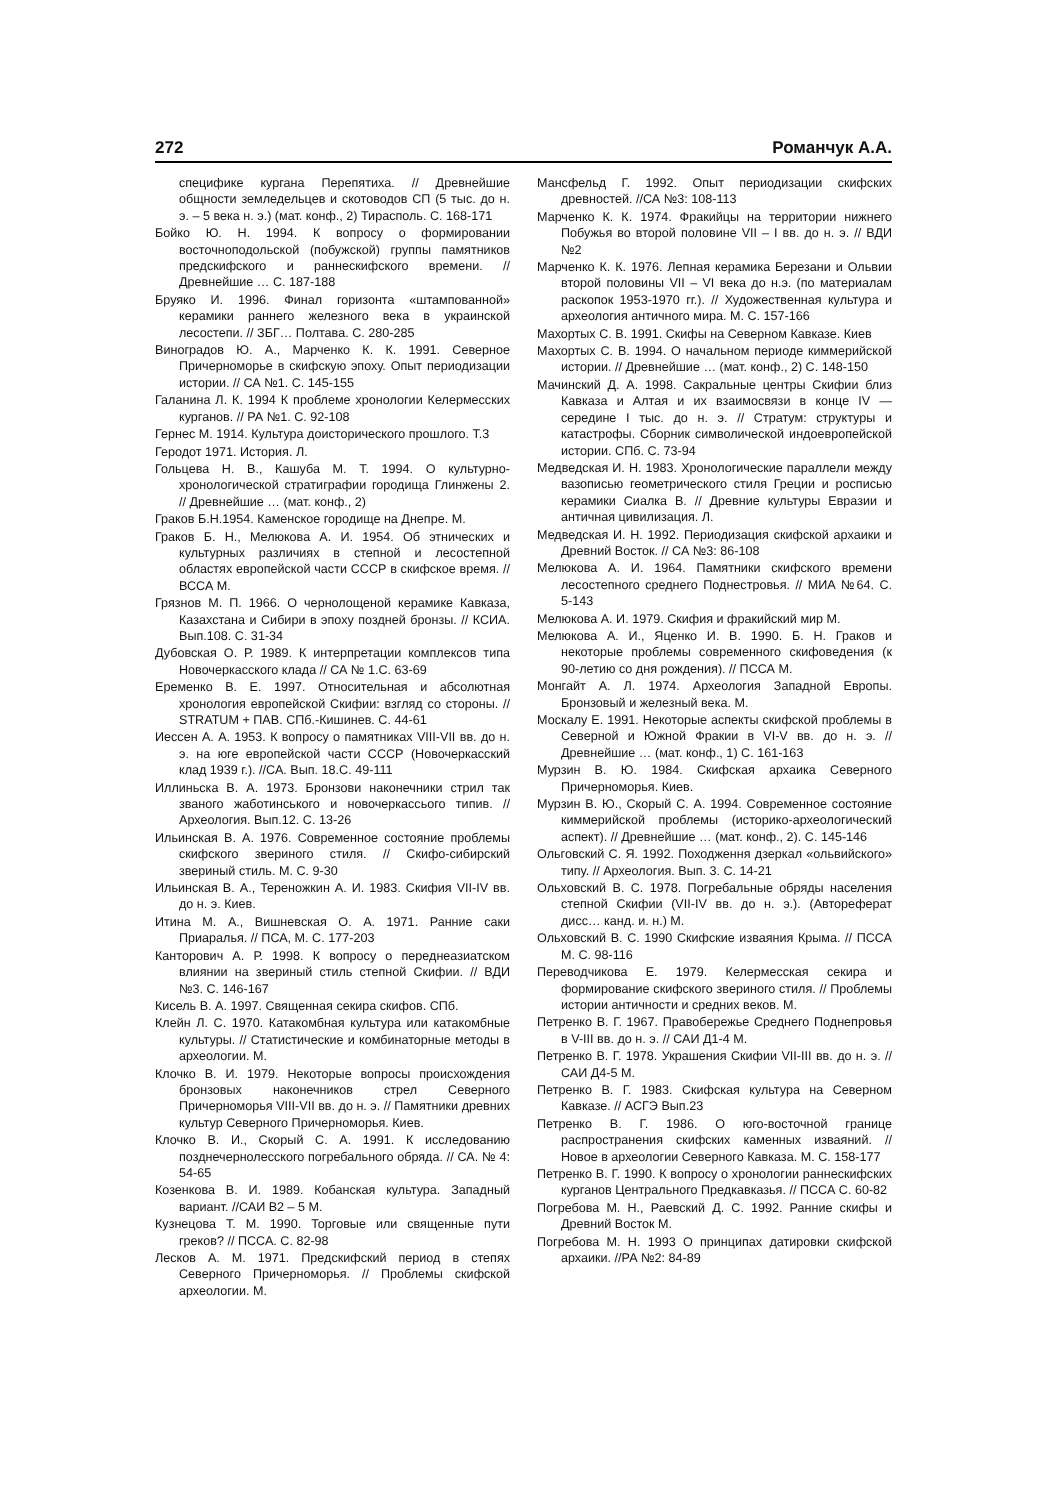272 Романчук А.А.
специфике кургана Перепятиха. // Древнейшие общности земледельцев и скотоводов СП (5 тыс. до н. э. – 5 века н. э.) (мат. конф., 2) Тирасполь. С. 168-171
Бойко Ю. Н. 1994. К вопросу о формировании восточноподольской (побужской) группы памятников предскифского и раннескифского времени. // Древнейшие … С. 187-188
Бруяко И. 1996. Финал горизонта «штампованной» керамики раннего железного века в украинской лесостепи. // ЗБГ… Полтава. С. 280-285
Виноградов Ю. А., Марченко К. К. 1991. Северное Причерноморье в скифскую эпоху. Опыт периодизации истории. // СА №1. С. 145-155
Галанина Л. К. 1994 К проблеме хронологии Келермесских курганов. // РА №1. С. 92-108
Гернес М. 1914. Культура доисторического прошлого. Т.3
Геродот 1971. История. Л.
Гольцева Н. В., Кашуба М. Т. 1994. О культурно-хронологической стратиграфии городища Глинжены 2. // Древнейшие … (мат. конф., 2)
Граков Б.Н.1954. Каменское городище на Днепре. М.
Граков Б. Н., Мелюкова А. И. 1954. Об этнических и культурных различиях в степной и лесостепной областях европейской части СССР в скифское время. // ВССА М.
Грязнов М. П. 1966. О чернолощеной керамике Кавказа, Казахстана и Сибири в эпоху поздней бронзы. // КСИА. Вып.108. С. 31-34
Дубовская О. Р. 1989. К интерпретации комплексов типа Новочеркасского клада // СА № 1.С. 63-69
Еременко В. Е. 1997. Относительная и абсолютная хронология европейской Скифии: взгляд со стороны. // STRATUM + ПАВ. СПб.-Кишинев. С. 44-61
Иессен А. А. 1953. К вопросу о памятниках VIII-VII вв. до н. э. на юге европейской части СССР (Новочеркасский клад 1939 г.). //СА. Вып. 18.С. 49-111
Иллиньска В. А. 1973. Бронзови наконечники стрил так званого жаботинського и новочеркассього типив. // Археология. Вып.12. С. 13-26
Ильинская В. А. 1976. Современное состояние проблемы скифского звериного стиля. // Скифо-сибирский звериный стиль. М. С. 9-30
Ильинская В. А., Тереножкин А. И. 1983. Скифия VII-IV вв. до н. э. Киев.
Итина М. А., Вишневская О. А. 1971. Ранние саки Приаралья. // ПСА, М. С. 177-203
Канторович А. Р. 1998. К вопросу о переднеазиатском влиянии на звериный стиль степной Скифии. // ВДИ №3. С. 146-167
Кисель В. А. 1997. Священная секира скифов. СПб.
Клейн Л. С. 1970. Катакомбная культура или катакомбные культуры. // Статистические и комбинаторные методы в археологии. М.
Клочко В. И. 1979. Некоторые вопросы происхождения бронзовых наконечников стрел Северного Причерноморья VIII-VII вв. до н. э. // Памятники древних культур Северного Причерноморья. Киев.
Клочко В. И., Скорый С. А. 1991. К исследованию позднечернолесского погребального обряда. // СА. № 4: 54-65
Козенкова В. И. 1989. Кобанская культура. Западный вариант. //САИ В2 – 5 М.
Кузнецова Т. М. 1990. Торговые или священные пути греков? // ПССА. С. 82-98
Лесков А. М. 1971. Предскифский период в степях Северного Причерноморья. // Проблемы скифской археологии. М.
Мансфельд Г. 1992. Опыт периодизации скифских древностей. //СА №3: 108-113
Марченко К. К. 1974. Фракийцы на территории нижнего Побужья во второй половине VII – I вв. до н. э. // ВДИ №2
Марченко К. К. 1976. Лепная керамика Березани и Ольвии второй половины VII – VI века до н.э. (по материалам раскопок 1953-1970 гг.). // Художественная культура и археология античного мира. М. С. 157-166
Махортых С. В. 1991. Скифы на Северном Кавказе. Киев
Махортых С. В. 1994. О начальном периоде киммерийской истории. // Древнейшие … (мат. конф., 2) С. 148-150
Мачинский Д. А. 1998. Сакральные центры Скифии близ Кавказа и Алтая и их взаимосвязи в конце IV — середине I тыс. до н. э. // Стратум: структуры и катастрофы. Сборник символической индоевропейской истории. СПб. С. 73-94
Медведская И. Н. 1983. Хронологические параллели между вазописью геометрического стиля Греции и росписью керамики Сиалка В. // Древние культуры Евразии и античная цивилизация. Л.
Медведская И. Н. 1992. Периодизация скифской архаики и Древний Восток. // СА №3: 86-108
Мелюкова А. И. 1964. Памятники скифского времени лесостепного среднего Поднестровья. // МИА №64. С. 5-143
Мелюкова А. И. 1979. Скифия и фракийский мир М.
Мелюкова А. И., Яценко И. В. 1990. Б. Н. Граков и некоторые проблемы современного скифоведения (к 90-летию со дня рождения). // ПССА М.
Монгайт А. Л. 1974. Археология Западной Европы. Бронзовый и железный века. М.
Москалу Е. 1991. Некоторые аспекты скифской проблемы в Северной и Южной Фракии в VI-V вв. до н. э. // Древнейшие … (мат. конф., 1) С. 161-163
Мурзин В. Ю. 1984. Скифская архаика Северного Причерноморья. Киев.
Мурзин В. Ю., Скорый С. А. 1994. Современное состояние киммерийской проблемы (историко-археологический аспект). // Древнейшие … (мат. конф., 2). С. 145-146
Ольговский С. Я. 1992. Походження дзеркал «ольвийского» типу. // Археология. Вып. 3. С. 14-21
Ольховский В. С. 1978. Погребальные обряды населения степной Скифии (VII-IV вв. до н. э.). (Автореферат дисс… канд. и. н.) М.
Ольховский В. С. 1990 Скифские изваяния Крыма. // ПССА М. С. 98-116
Переводчикова Е. 1979. Келермесская секира и формирование скифского звериного стиля. // Проблемы истории античности и средних веков. М.
Петренко В. Г. 1967. Правобережье Среднего Поднепровья в V-III вв. до н. э. // САИ Д1-4 М.
Петренко В. Г. 1978. Украшения Скифии VII-III вв. до н. э. // САИ Д4-5 М.
Петренко В. Г. 1983. Скифская культура на Северном Кавказе. // АСГЭ Вып.23
Петренко В. Г. 1986. О юго-восточной границе распространения скифских каменных изваяний. // Новое в археологии Северного Кавказа. М. С. 158-177
Петренко В. Г. 1990. К вопросу о хронологии раннескифских курганов Центрального Предкавказья. // ПССА С. 60-82
Погребова М. Н., Раевский Д. С. 1992. Ранние скифы и Древний Восток М.
Погребова М. Н. 1993 О принципах датировки скифской архаики. //РА №2: 84-89